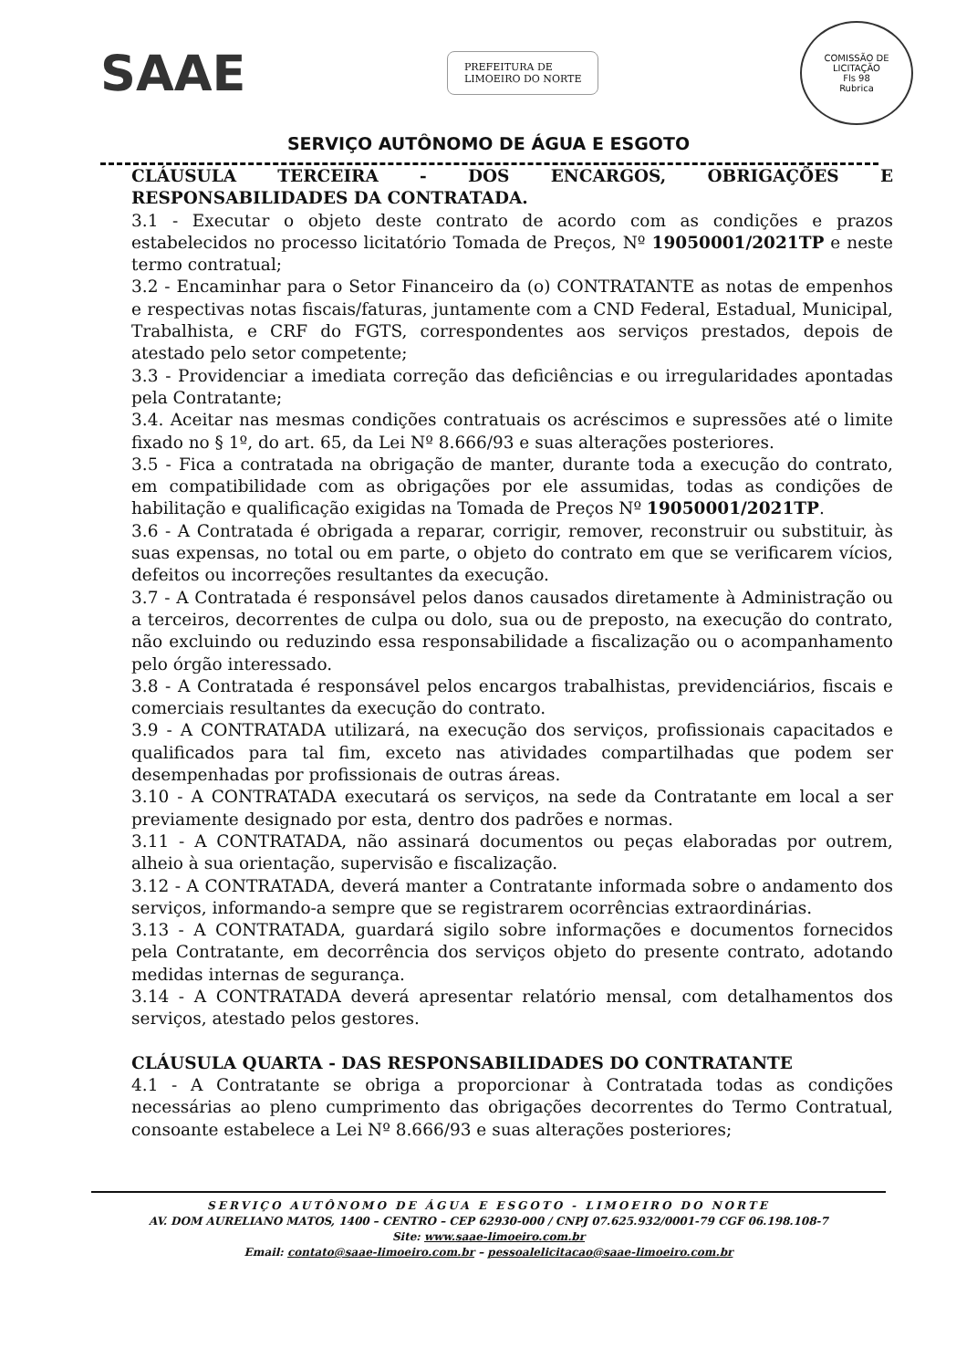SAAE
PREFEITURA DE
LIMOEIRO DO NORTE
COMISSÃO DE LICITAÇÃO
Fls 98
Rubrica
SERVIÇO AUTÔNOMO DE ÁGUA E ESGOTO
CLÁUSULA TERCEIRA - DOS ENCARGOS, OBRIGAÇÕES E RESPONSABILIDADES DA CONTRATADA.
3.1 - Executar o objeto deste contrato de acordo com as condições e prazos estabelecidos no processo licitatório Tomada de Preços, Nº 19050001/2021TP e neste termo contratual;
3.2 - Encaminhar para o Setor Financeiro da (o) CONTRATANTE as notas de empenhos e respectivas notas fiscais/faturas, juntamente com a CND Federal, Estadual, Municipal, Trabalhista, e CRF do FGTS, correspondentes aos serviços prestados, depois de atestado pelo setor competente;
3.3 - Providenciar a imediata correção das deficiências e ou irregularidades apontadas pela Contratante;
3.4. Aceitar nas mesmas condições contratuais os acréscimos e supressões até o limite fixado no § 1º, do art. 65, da Lei Nº 8.666/93 e suas alterações posteriores.
3.5 - Fica a contratada na obrigação de manter, durante toda a execução do contrato, em compatibilidade com as obrigações por ele assumidas, todas as condições de habilitação e qualificação exigidas na Tomada de Preços Nº 19050001/2021TP.
3.6 - A Contratada é obrigada a reparar, corrigir, remover, reconstruir ou substituir, às suas expensas, no total ou em parte, o objeto do contrato em que se verificarem vícios, defeitos ou incorreções resultantes da execução.
3.7 - A Contratada é responsável pelos danos causados diretamente à Administração ou a terceiros, decorrentes de culpa ou dolo, sua ou de preposto, na execução do contrato, não excluindo ou reduzindo essa responsabilidade a fiscalização ou o acompanhamento pelo órgão interessado.
3.8 - A Contratada é responsável pelos encargos trabalhistas, previdenciários, fiscais e comerciais resultantes da execução do contrato.
3.9 - A CONTRATADA utilizará, na execução dos serviços, profissionais capacitados e qualificados para tal fim, exceto nas atividades compartilhadas que podem ser desempenhadas por profissionais de outras áreas.
3.10 - A CONTRATADA executará os serviços, na sede da Contratante em local a ser previamente designado por esta, dentro dos padrões e normas.
3.11 - A CONTRATADA, não assinará documentos ou peças elaboradas por outrem, alheio à sua orientação, supervisão e fiscalização.
3.12 - A CONTRATADA, deverá manter a Contratante informada sobre o andamento dos serviços, informando-a sempre que se registrarem ocorrências extraordinárias.
3.13 - A CONTRATADA, guardará sigilo sobre informações e documentos fornecidos pela Contratante, em decorrência dos serviços objeto do presente contrato, adotando medidas internas de segurança.
3.14 - A CONTRATADA deverá apresentar relatório mensal, com detalhamentos dos serviços, atestado pelos gestores.
CLÁUSULA QUARTA - DAS RESPONSABILIDADES DO CONTRATANTE
4.1 - A Contratante se obriga a proporcionar à Contratada todas as condições necessárias ao pleno cumprimento das obrigações decorrentes do Termo Contratual, consoante estabelece a Lei Nº 8.666/93 e suas alterações posteriores;
SERVIÇO AUTÔNOMO DE ÁGUA E ESGOTO - LIMOEIRO DO NORTE
AV. DOM AURELIANO MATOS, 1400 – CENTRO – CEP 62930-000 / CNPJ 07.625.932/0001-79 CGF 06.198.108-7
Site: www.saae-limoeiro.com.br
Email: contato@saae-limoeiro.com.br – pessoalelicitacao@saae-limoeiro.com.br